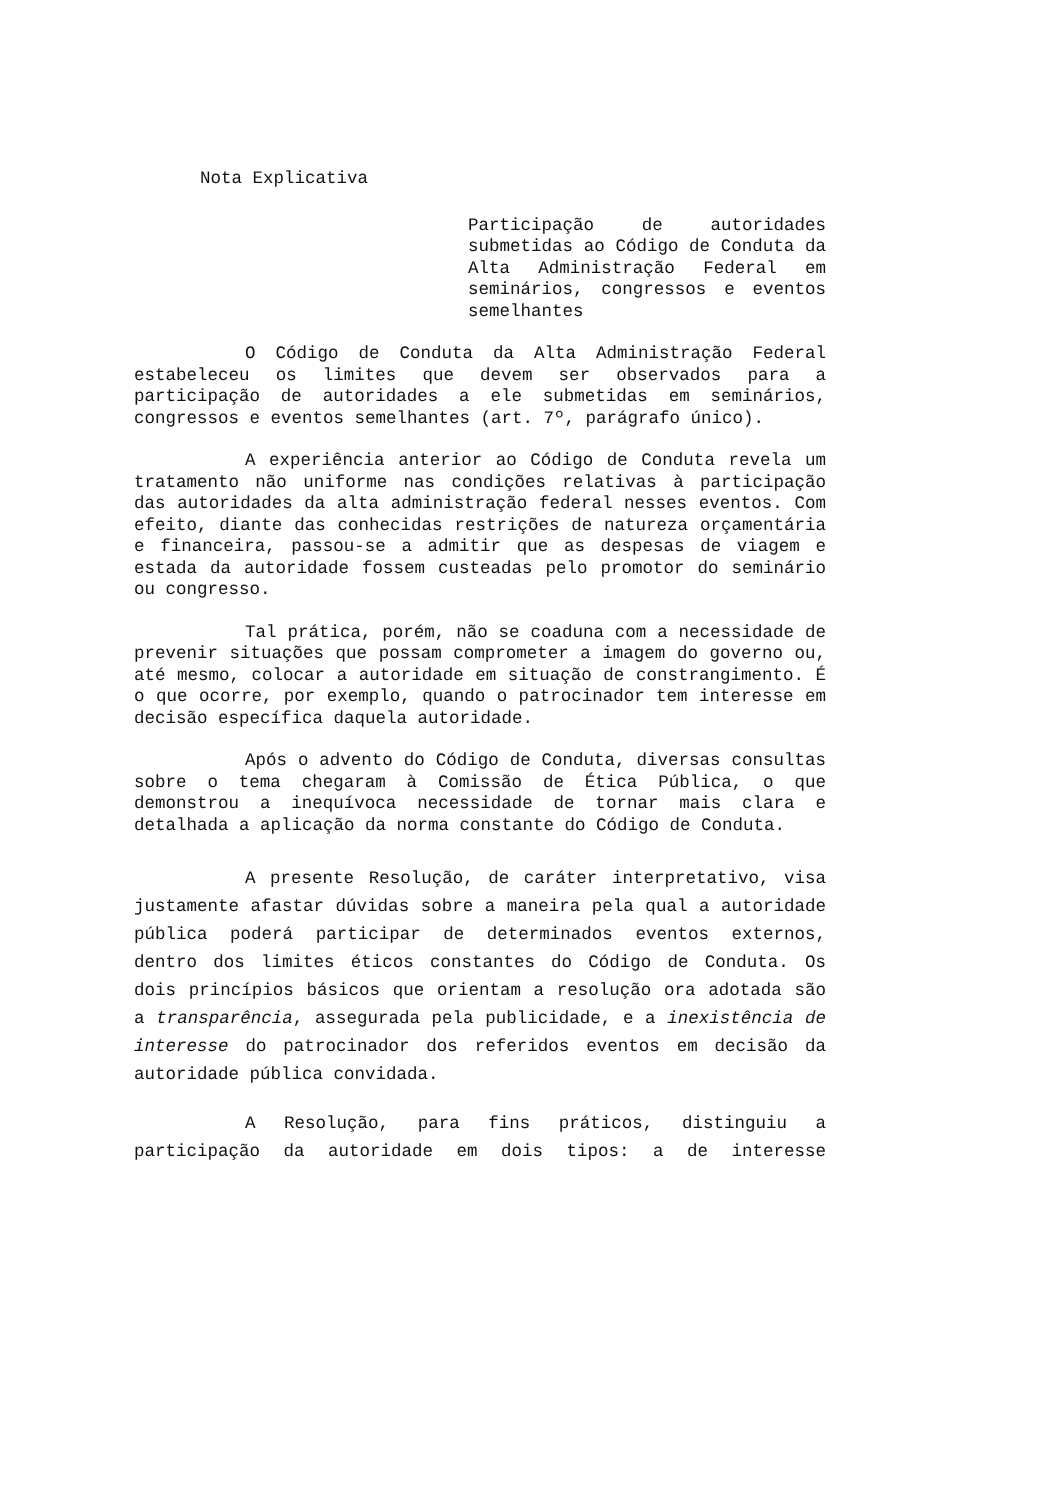Nota Explicativa
Participação de autoridades submetidas ao Código de Conduta da Alta Administração Federal em seminários, congressos e eventos semelhantes
O Código de Conduta da Alta Administração Federal estabeleceu os limites que devem ser observados para a participação de autoridades a ele submetidas em seminários, congressos e eventos semelhantes (art. 7º, parágrafo único).
A experiência anterior ao Código de Conduta revela um tratamento não uniforme nas condições relativas à participação das autoridades da alta administração federal nesses eventos. Com efeito, diante das conhecidas restrições de natureza orçamentária e financeira, passou-se a admitir que as despesas de viagem e estada da autoridade fossem custeadas pelo promotor do seminário ou congresso.
Tal prática, porém, não se coaduna com a necessidade de prevenir situações que possam comprometer a imagem do governo ou, até mesmo, colocar a autoridade em situação de constrangimento. É o que ocorre, por exemplo, quando o patrocinador tem interesse em decisão específica daquela autoridade.
Após o advento do Código de Conduta, diversas consultas sobre o tema chegaram à Comissão de Ética Pública, o que demonstrou a inequívoca necessidade de tornar mais clara e detalhada a aplicação da norma constante do Código de Conduta.
A presente Resolução, de caráter interpretativo, visa justamente afastar dúvidas sobre a maneira pela qual a autoridade pública poderá participar de determinados eventos externos, dentro dos limites éticos constantes do Código de Conduta. Os dois princípios básicos que orientam a resolução ora adotada são a transparência, assegurada pela publicidade, e a inexistência de interesse do patrocinador dos referidos eventos em decisão da autoridade pública convidada.
A Resolução, para fins práticos, distinguiu a participação da autoridade em dois tipos: a de interesse